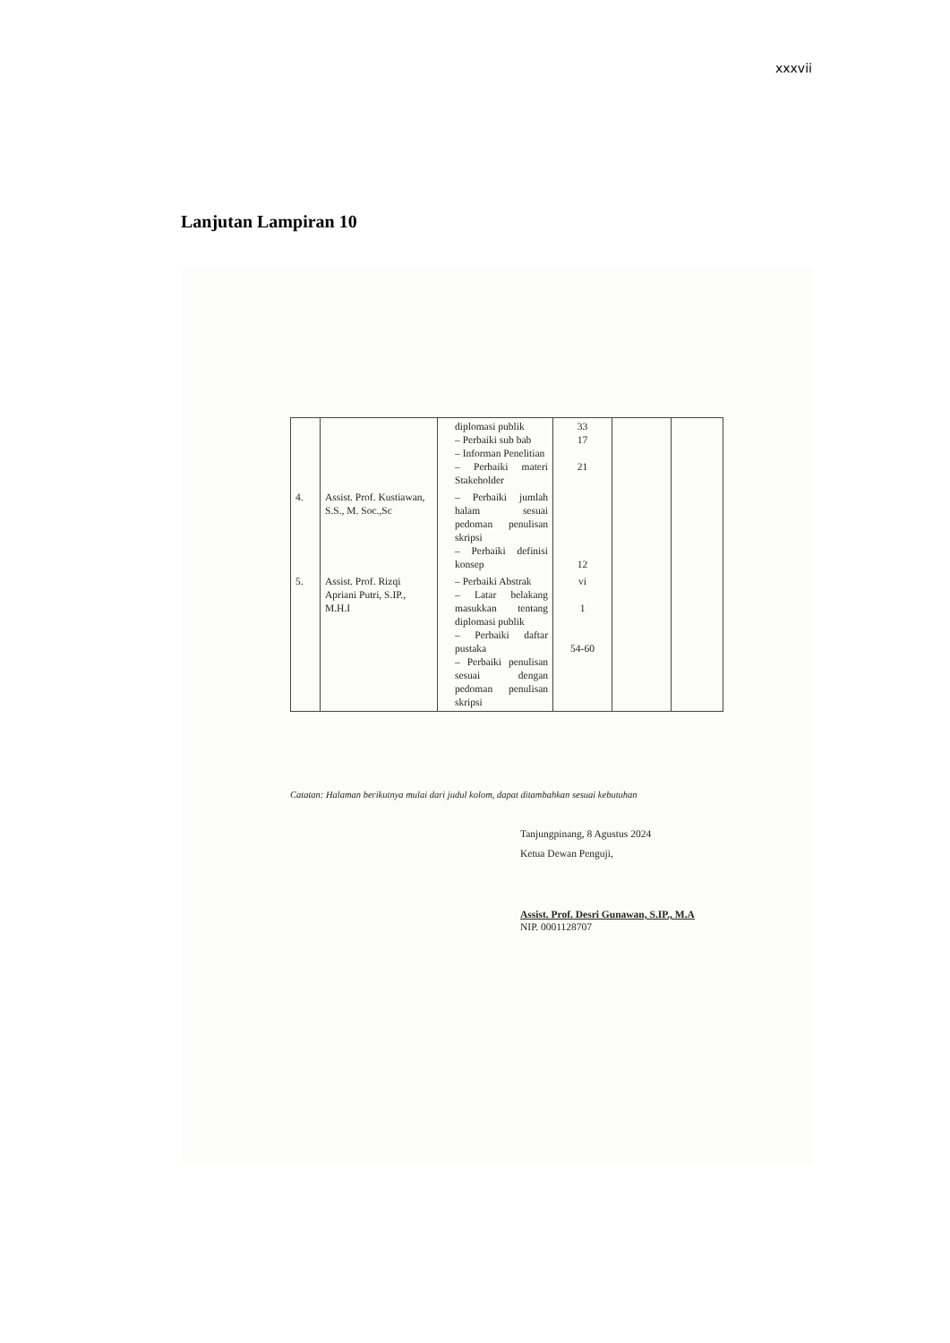xxxvii
Lanjutan Lampiran 10
| | | diplomasi publik – Perbaiki sub bab – Informan Penelitian – Perbaiki materi Stakeholder | 33 17 21 | | |
| 4. | Assist. Prof. Kustiawan, S.S., M. Soc.,Sc | – Perbaiki jumlah halam sesuai pedoman penulisan skripsi – Perbaiki definisi konsep | 12 | | |
| 5. | Assist. Prof. Rizqi Apriani Putri, S.IP., M.H.I | – Perbaiki Abstrak – Latar belakang masukkan tentang diplomasi publik – Perbaiki daftar pustaka – Perbaiki penulisan sesuai dengan pedoman penulisan skripsi | vi 1 54-60 | | |
Catatan: Halaman berikutnya mulai dari judul kolom, dapat ditambahkan sesuai kebutuhan
Tanjungpinang, 8 Agustus 2024
Ketua Dewan Penguji,
Assist. Prof. Desri Gunawan, S.IP., M.A
NIP. 0001128707